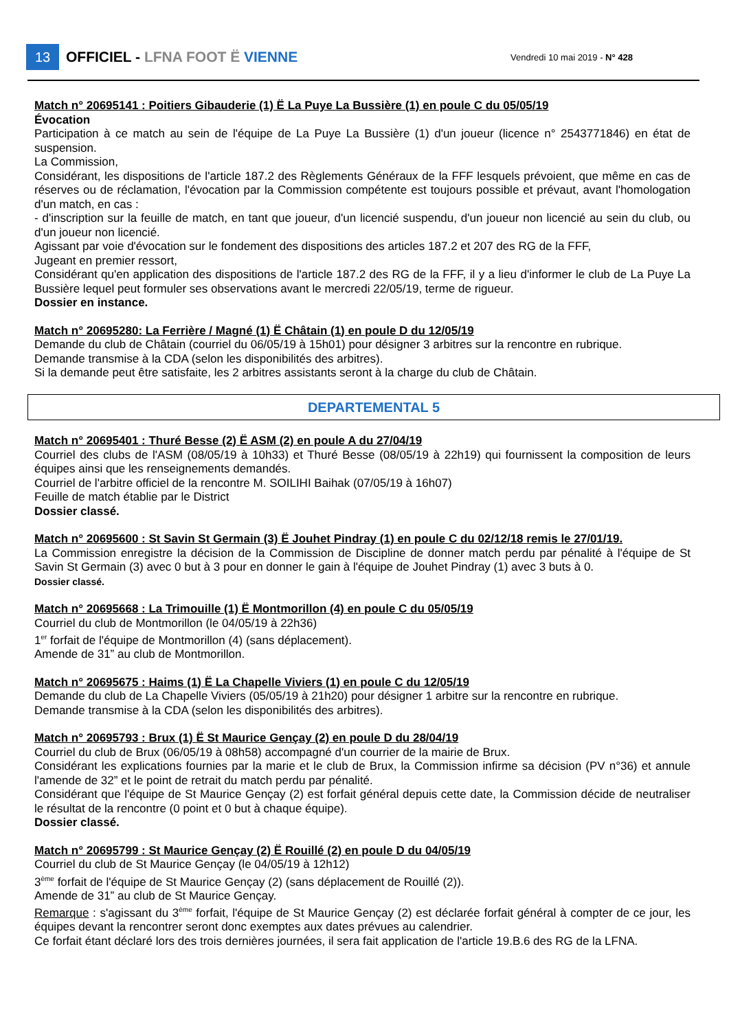13
OFFICIEL - LFNA FOOT Ë VIENNE
Vendredi 10 mai 2019 - N° 428
Match n° 20695141 : Poitiers Gibauderie (1) Ë La Puye La Bussière (1) en poule C du 05/05/19
Évocation
Participation à ce match au sein de l'équipe de La Puye La Bussière (1) d'un joueur (licence n° 2543771846) en état de suspension.
La Commission,
Considérant, les dispositions de l'article 187.2 des Règlements Généraux de la FFF lesquels prévoient, que même en cas de réserves ou de réclamation, l'évocation par la Commission compétente est toujours possible et prévaut, avant l'homologation d'un match, en cas :
- d'inscription sur la feuille de match, en tant que joueur, d'un licencié suspendu, d'un joueur non licencié au sein du club, ou d'un joueur non licencié.
Agissant par voie d'évocation sur le fondement des dispositions des articles 187.2 et 207 des RG de la FFF,
Jugeant en premier ressort,
Considérant qu'en application des dispositions de l'article 187.2 des RG de la FFF, il y a lieu d'informer le club de La Puye La Bussière lequel peut formuler ses observations avant le mercredi 22/05/19, terme de rigueur.
Dossier en instance.
Match n° 20695280: La Ferrière / Magné (1) Ë Châtain (1) en poule D du 12/05/19
Demande du club de Châtain (courriel du 06/05/19 à 15h01) pour désigner 3 arbitres sur la rencontre en rubrique.
Demande transmise à la CDA (selon les disponibilités des arbitres).
Si la demande peut être satisfaite, les 2 arbitres assistants seront à la charge du club de Châtain.
DEPARTEMENTAL 5
Match n° 20695401 : Thuré Besse (2) Ë ASM (2) en poule A du 27/04/19
Courriel des clubs de l'ASM (08/05/19 à 10h33) et Thuré Besse (08/05/19 à 22h19) qui fournissent la composition de leurs équipes ainsi que les renseignements demandés.
Courriel de l'arbitre officiel de la rencontre M. SOILIHI Baihak (07/05/19 à 16h07)
Feuille de match établie par le District
Dossier classé.
Match n° 20695600 : St Savin St Germain (3) Ë Jouhet Pindray (1) en poule C du 02/12/18 remis le 27/01/19.
La Commission enregistre la décision de la Commission de Discipline de donner match perdu par pénalité à l'équipe de St Savin St Germain (3) avec 0 but à 3 pour en donner le gain à l'équipe de Jouhet Pindray (1) avec 3 buts à 0.
Dossier classé.
Match n° 20695668 : La Trimouille (1) Ë Montmorillon (4) en poule C du 05/05/19
Courriel du club de Montmorillon (le 04/05/19 à 22h36)
1<sup>er</sup> forfait de l'équipe de Montmorillon (4) (sans déplacement).
Amende de 31” au club de Montmorillon.
Match n° 20695675 : Haims (1) Ë La Chapelle Viviers (1) en poule C du 12/05/19
Demande du club de La Chapelle Viviers (05/05/19 à 21h20) pour désigner 1 arbitre sur la rencontre en rubrique.
Demande transmise à la CDA (selon les disponibilités des arbitres).
Match n° 20695793 : Brux (1) Ë St Maurice Gençay (2) en poule D du 28/04/19
Courriel du club de Brux (06/05/19 à 08h58) accompagné d'un courrier de la mairie de Brux.
Considérant les explications fournies par la marie et le club de Brux, la Commission infirme sa décision (PV n°36) et annule l'amende de 32” et le point de retrait du match perdu par pénalité.
Considérant que l'équipe de St Maurice Gençay (2) est forfait général depuis cette date, la Commission décide de neutraliser le résultat de la rencontre (0 point et 0 but à chaque équipe).
Dossier classé.
Match n° 20695799 : St Maurice Gençay (2) Ë Rouillé (2) en poule D du 04/05/19
Courriel du club de St Maurice Gençay (le 04/05/19 à 12h12)
3<sup>ème</sup> forfait de l'équipe de St Maurice Gençay (2) (sans déplacement de Rouillé (2)).
Amende de 31” au club de St Maurice Gençay.
Remarque : s'agissant du 3<sup>ème</sup> forfait, l'équipe de St Maurice Gençay (2) est déclarée forfait général à compter de ce jour, les équipes devant la rencontrer seront donc exemptes aux dates prévues au calendrier.
Ce forfait étant déclaré lors des trois dernières journées, il sera fait application de l'article 19.B.6 des RG de la LFNA.